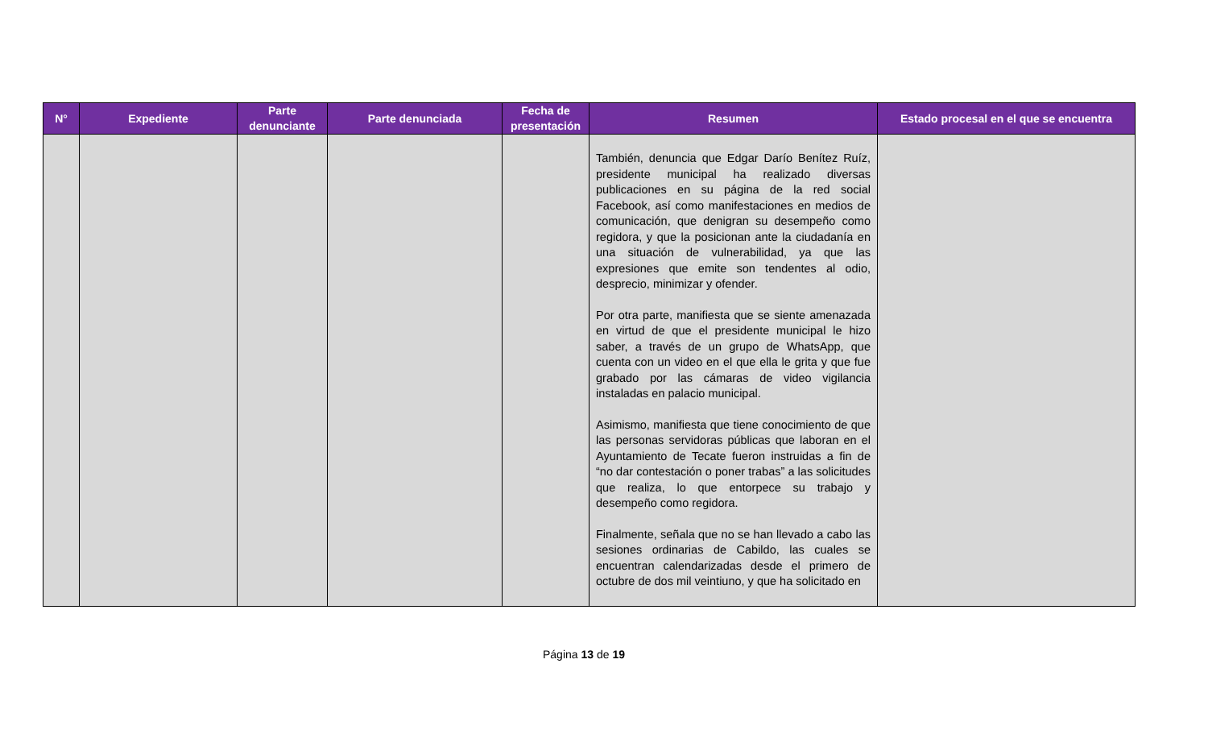| N° | Expediente | Parte denunciante | Parte denunciada | Fecha de presentación | Resumen | Estado procesal en el que se encuentra |
| --- | --- | --- | --- | --- | --- | --- |
| | | | | | También, denuncia que Edgar Darío Benítez Ruíz, presidente municipal ha realizado diversas publicaciones en su página de la red social Facebook, así como manifestaciones en medios de comunicación, que denigran su desempeño como regidora, y que la posicionan ante la ciudadanía en una situación de vulnerabilidad, ya que las expresiones que emite son tendentes al odio, desprecio, minimizar y ofender. Por otra parte, manifiesta que se siente amenazada en virtud de que el presidente municipal le hizo saber, a través de un grupo de WhatsApp, que cuenta con un video en el que ella le grita y que fue grabado por las cámaras de video vigilancia instaladas en palacio municipal. Asimismo, manifiesta que tiene conocimiento de que las personas servidoras públicas que laboran en el Ayuntamiento de Tecate fueron instruidas a fin de “no dar contestación o poner trabas” a las solicitudes que realiza, lo que entorpece su trabajo y desempeño como regidora. Finalmente, señala que no se han llevado a cabo las sesiones ordinarias de Cabildo, las cuales se encuentran calendarizadas desde el primero de octubre de dos mil veintiuno, y que ha solicitado en | |
Página 13 de 19